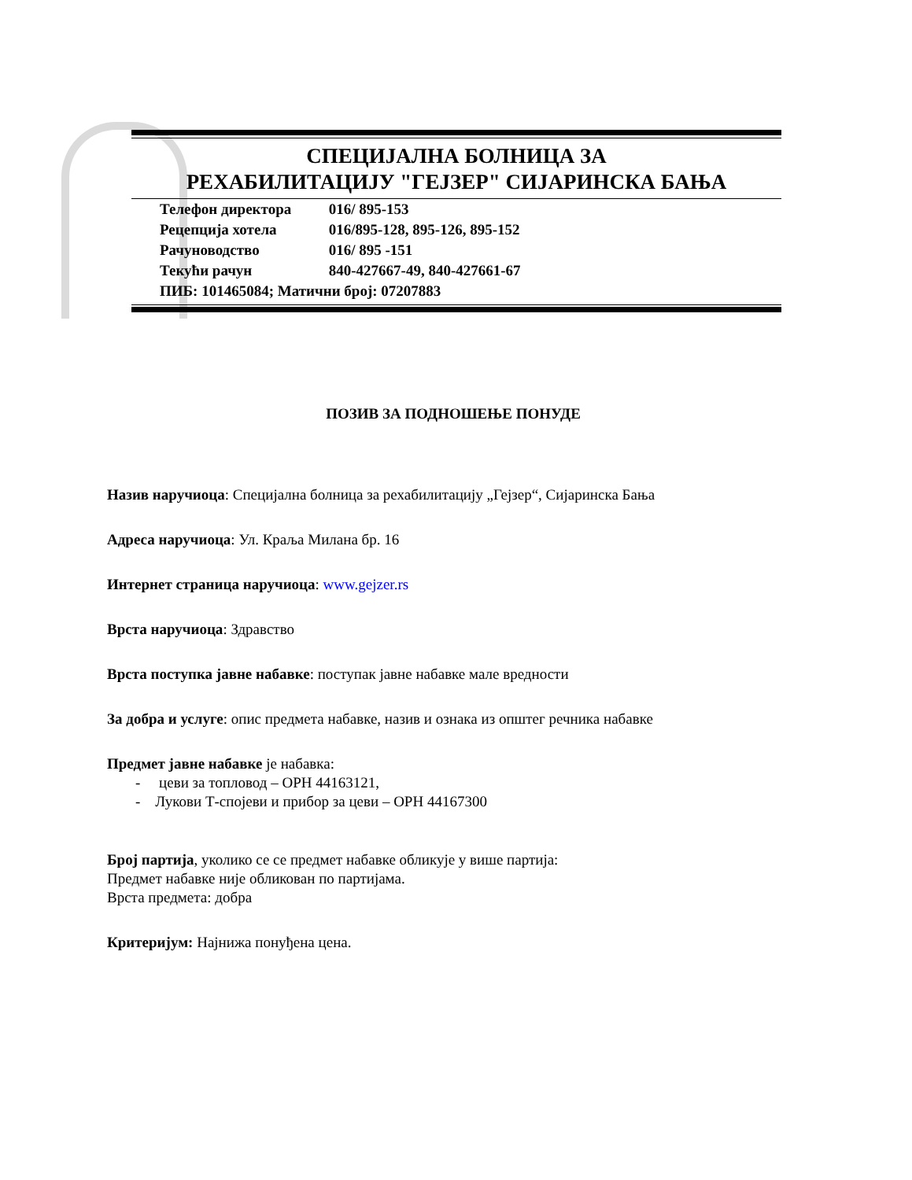СПЕЦИЈАЛНА БОЛНИЦА ЗА
РЕХАБИЛИТАЦИЈУ "ГЕЈЗЕР" СИЈАРИНСКА БАЊА
Телефон директора 016/ 895-153
Рецепција хотела 016/895-128, 895-126, 895-152
Рачуноводство 016/ 895 -151
Текући рачун 840-427667-49, 840-427661-67
ПИБ: 101465084; Матични број: 07207883
ПОЗИВ ЗА ПОДНОШЕЊЕ ПОНУДЕ
Назив наручиоца: Специјална болница за рехабилитацију „Гејзер“, Сијаринска Бања
Адреса наручиоца: Ул. Краља Милана бр. 16
Интернет страница наручиоца: www.gejzer.rs
Врста наручиоца: Здравство
Врста поступка јавне набавке: поступак јавне набавке мале вредности
За добра и услуге: опис предмета набавке, назив и ознака из општег речника набавке
Предмет јавне набавке је набавка:
- цеви за топловод – ОРН 44163121,
- Лукови Т-спојеви и прибор за цеви – ОРН 44167300
Број партија, уколико се се предмет набавке обликује у више партија:
Предмет набавке није обликован по партијама.
Врста предмета: добра
Критеријум: Најнижа понуђена цена.